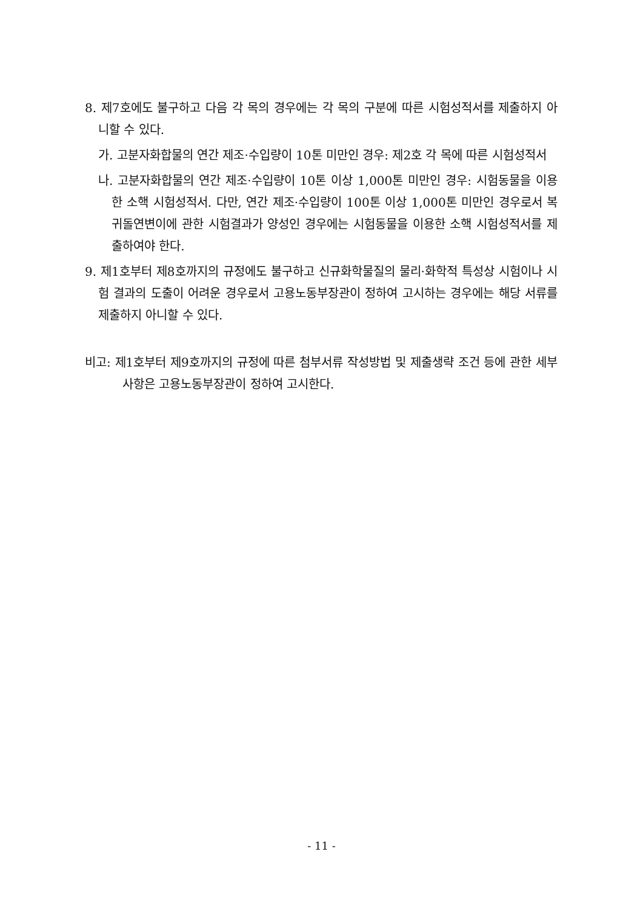8. 제7호에도 불구하고 다음 각 목의 경우에는 각 목의 구분에 따른 시험성적서를 제출하지 아니할 수 있다.
가. 고분자화합물의 연간 제조·수입량이 10톤 미만인 경우: 제2호 각 목에 따른 시험성적서
나. 고분자화합물의 연간 제조·수입량이 10톤 이상 1,000톤 미만인 경우: 시험동물을 이용한 소핵 시험성적서. 다만, 연간 제조·수입량이 100톤 이상 1,000톤 미만인 경우로서 복귀돌연변이에 관한 시험결과가 양성인 경우에는 시험동물을 이용한 소핵 시험성적서를 제출하여야 한다.
9. 제1호부터 제8호까지의 규정에도 불구하고 신규화학물질의 물리·화학적 특성상 시험이나 시험 결과의 도출이 어려운 경우로서 고용노동부장관이 정하여 고시하는 경우에는 해당 서류를 제출하지 아니할 수 있다.
비고: 제1호부터 제9호까지의 규정에 따른 첨부서류 작성방법 및 제출생략 조건 등에 관한 세부사항은 고용노동부장관이 정하여 고시한다.
- 11 -